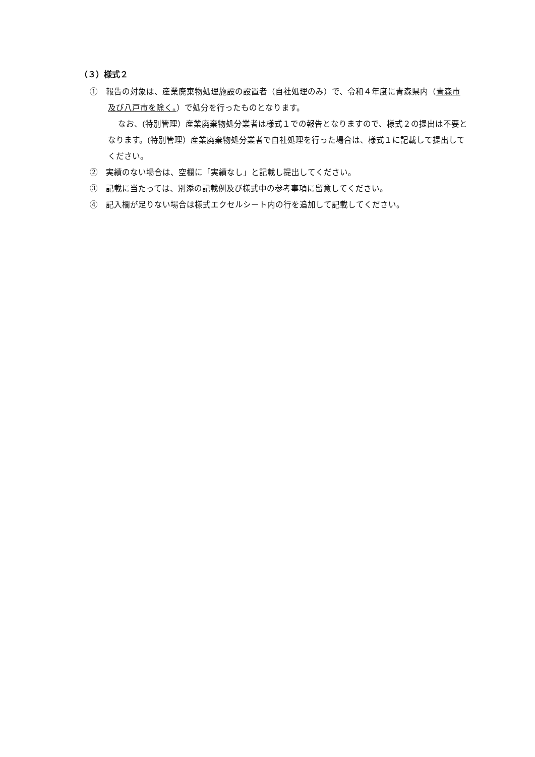（３）様式２
①　報告の対象は、産業廃棄物処理施設の設置者（自社処理のみ）で、令和４年度に青森県内（青森市及び八戸市を除く。）で処分を行ったものとなります。
なお、(特別管理）産業廃棄物処分業者は様式１での報告となりますので、様式２の提出は不要となります。(特別管理）産業廃棄物処分業者で自社処理を行った場合は、様式１に記載して提出してください。
②　実績のない場合は、空欄に「実績なし」と記載し提出してください。
③　記載に当たっては、別添の記載例及び様式中の参考事項に留意してください。
④　記入欄が足りない場合は様式エクセルシート内の行を追加して記載してください。